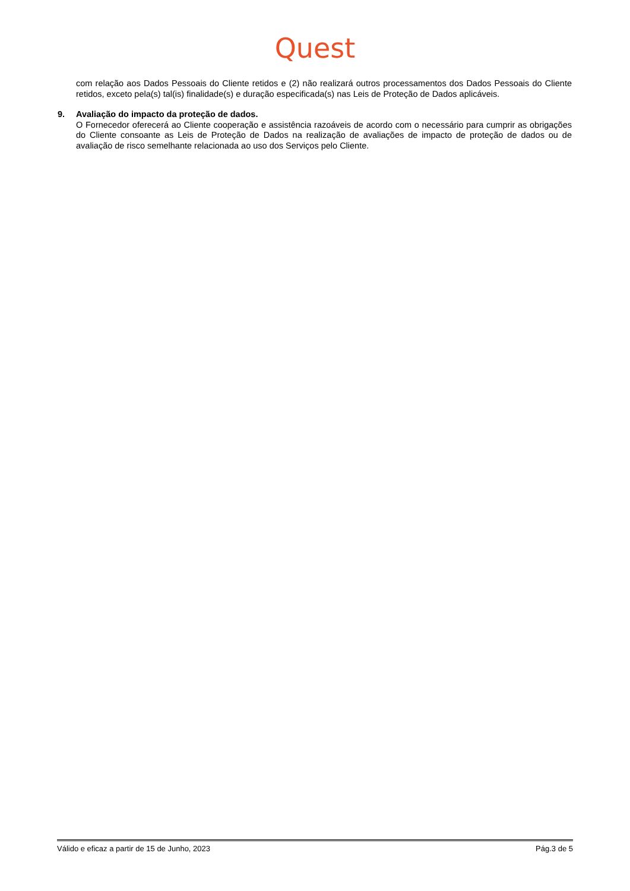Quest
com relação aos Dados Pessoais do Cliente retidos e (2) não realizará outros processamentos dos Dados Pessoais do Cliente retidos, exceto pela(s) tal(is) finalidade(s) e duração especificada(s) nas Leis de Proteção de Dados aplicáveis.
9. Avaliação do impacto da proteção de dados.
O Fornecedor oferecerá ao Cliente cooperação e assistência razoáveis de acordo com o necessário para cumprir as obrigações do Cliente consoante as Leis de Proteção de Dados na realização de avaliações de impacto de proteção de dados ou de avaliação de risco semelhante relacionada ao uso dos Serviços pelo Cliente.
Válido e eficaz a partir de 15 de Junho, 2023 Pág.3 de 5